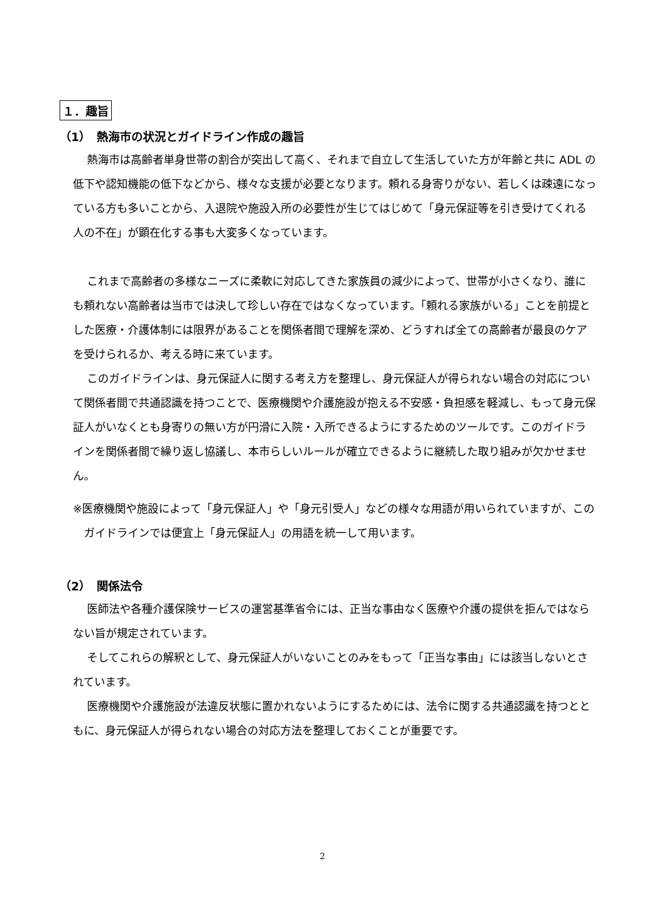１．趣旨
（1）　熱海市の状況とガイドライン作成の趣旨
熱海市は高齢者単身世帯の割合が突出して高く、それまで自立して生活していた方が年齢と共に ADL の低下や認知機能の低下などから、様々な支援が必要となります。頼れる身寄りがない、若しくは疎遠になっている方も多いことから、入退院や施設入所の必要性が生じてはじめて「身元保証等を引き受けてくれる人の不在」が顕在化する事も大変多くなっています。
これまで高齢者の多様なニーズに柔軟に対応してきた家族員の減少によって、世帯が小さくなり、誰にも頼れない高齢者は当市では決して珍しい存在ではなくなっています。「頼れる家族がいる」ことを前提とした医療・介護体制には限界があることを関係者間で理解を深め、どうすれば全ての高齢者が最良のケアを受けられるか、考える時に来ています。
このガイドラインは、身元保証人に関する考え方を整理し、身元保証人が得られない場合の対応について関係者間で共通認識を持つことで、医療機関や介護施設が抱える不安感・負担感を軽減し、もって身元保証人がいなくとも身寄りの無い方が円滑に入院・入所できるようにするためのツールです。このガイドラインを関係者間で繰り返し協議し、本市らしいルールが確立できるように継続した取り組みが欠かせません。
※医療機関や施設によって「身元保証人」や「身元引受人」などの様々な用語が用いられていますが、このガイドラインでは便宜上「身元保証人」の用語を統一して用います。
（2）　関係法令
医師法や各種介護保険サービスの運営基準省令には、正当な事由なく医療や介護の提供を拒んではならない旨が規定されています。
そしてこれらの解釈として、身元保証人がいないことのみをもって「正当な事由」には該当しないとされています。
医療機関や介護施設が法違反状態に置かれないようにするためには、法令に関する共通認識を持つとともに、身元保証人が得られない場合の対応方法を整理しておくことが重要です。
2